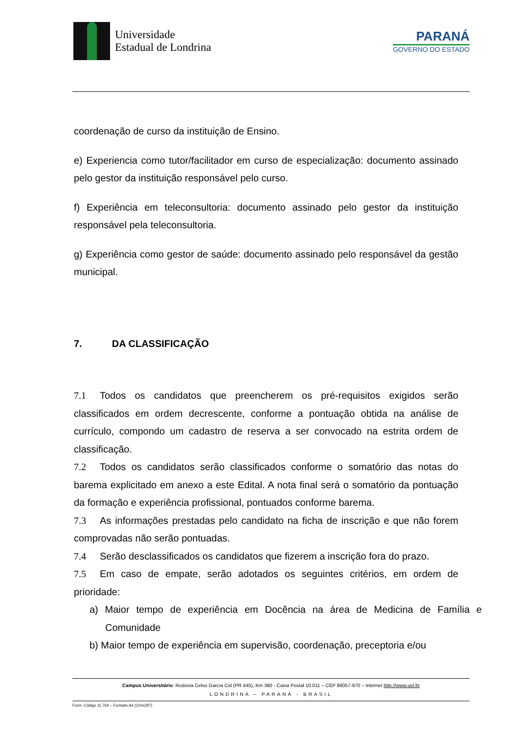Universidade
Estadual de Londrina
PARANÁ
GOVERNO DO ESTADO
coordenação de curso da instituição de Ensino.
e) Experiencia como tutor/facilitador em curso de especialização: documento assinado pelo gestor da instituição responsável pelo curso.
f) Experiência em teleconsultoria: documento assinado pelo gestor da instituição responsável pela teleconsultoria.
g) Experiência como gestor de saúde: documento assinado pelo responsável da gestão municipal.
7. DA CLASSIFICAÇÃO
7.1 Todos os candidatos que preencherem os pré-requisitos exigidos serão classificados em ordem decrescente, conforme a pontuação obtida na análise de currículo, compondo um cadastro de reserva a ser convocado na estrita ordem de classificação.
7.2 Todos os candidatos serão classificados conforme o somatório das notas do barema explicitado em anexo a este Edital. A nota final será o somatório da pontuação da formação e experiência profissional, pontuados conforme barema.
7.3 As informações prestadas pelo candidato na ficha de inscrição e que não forem comprovadas não serão pontuadas.
7.4 Serão desclassificados os candidatos que fizerem a inscrição fora do prazo.
7.5 Em caso de empate, serão adotados os seguintes critérios, em ordem de prioridade:
a) Maior tempo de experiência em Docência na área de Medicina de Família e Comunidade
b) Maior tempo de experiência em supervisão, coordenação, preceptoria e/ou
Campus Universitário: Rodovia Celso Garcia Cid (PR 445), Km 380 - Caixa Postal 10.011 – CEP 86057-970 – Internet http://www.uel.br
LONDRINA – PARANÁ - BRASIL
Form. Código 11.764 – Formato A4 (210x297)